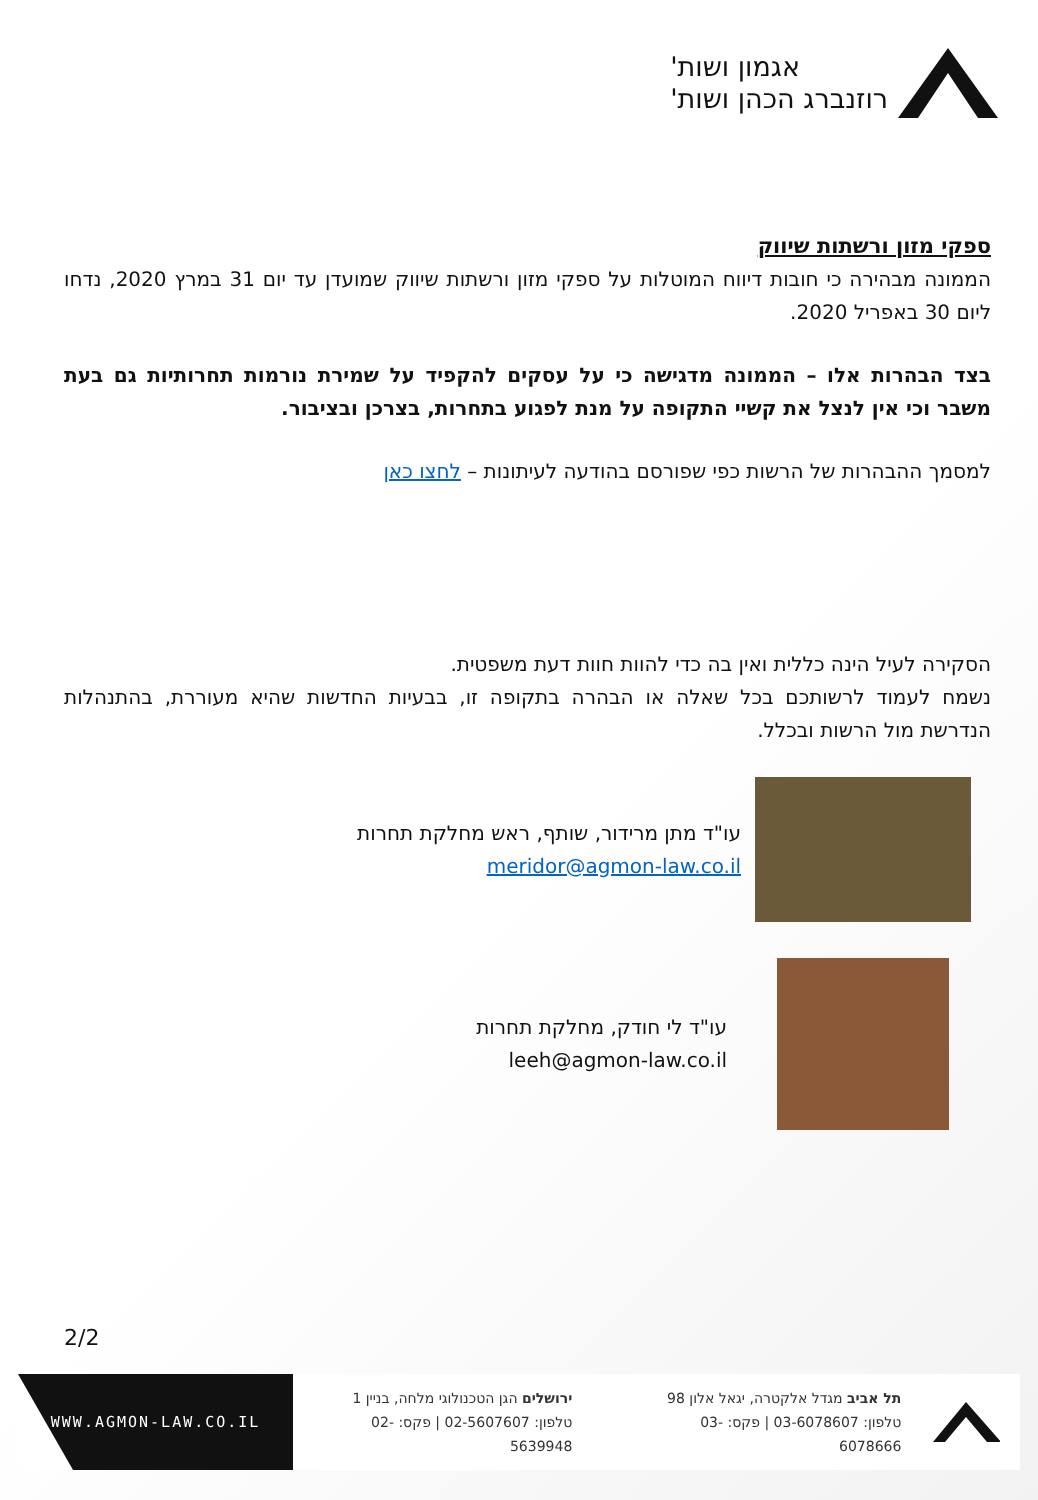אגמון ושות'
רוזנברג הכהן ושות'
ספקי מזון ורשתות שיווק
הממונה מבהירה כי חובות דיווח המוטלות על ספקי מזון ורשתות שיווק שמועדן עד יום 31 במרץ 2020, נדחו ליום 30 באפריל 2020.
בצד הבהרות אלו – הממונה מדגישה כי על עסקים להקפיד על שמירת נורמות תחרותיות גם בעת משבר וכי אין לנצל את קשיי התקופה על מנת לפגוע בתחרות, בצרכן ובציבור.
למסמך ההבהרות של הרשות כפי שפורסם בהודעה לעיתונות – לחצו כאן
הסקירה לעיל הינה כללית ואין בה כדי להוות חוות דעת משפטית.
נשמח לעמוד לרשותכם בכל שאלה או הבהרה בתקופה זו, בבעיות החדשות שהיא מעוררת, בהתנהלות הנדרשת מול הרשות ובכלל.
עו"ד מתן מרידור, שותף, ראש מחלקת תחרות
meridor@agmon-law.co.il
עו"ד לי חודק, מחלקת תחרות
leeh@agmon-law.co.il
2/2
תל אביב מגדל אלקטרה, יגאל אלון 98
טלפון: 03-6078607 | פקס: 03-6078666
ירושלים הגן הטכנולוגי מלחה, בניין 1
טלפון: 02-5607607 | פקס: 02-5639948
WWW.AGMON-LAW.CO.IL